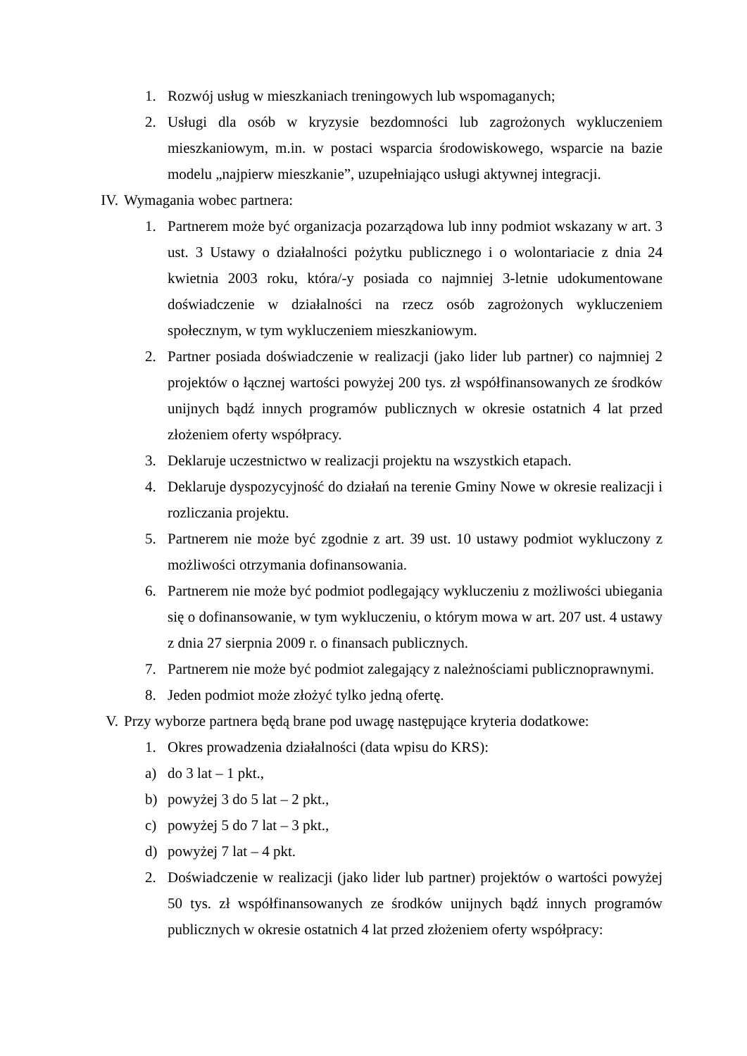1. Rozwój usług w mieszkaniach treningowych lub wspomaganych;
2. Usługi dla osób w kryzysie bezdomności lub zagrożonych wykluczeniem mieszkaniowym, m.in. w postaci wsparcia środowiskowego, wsparcie na bazie modelu „najpierw mieszkanie”, uzupełniająco usługi aktywnej integracji.
IV. Wymagania wobec partnera:
1. Partnerem może być organizacja pozarządowa lub inny podmiot wskazany w art. 3 ust. 3 Ustawy o działalności pożytku publicznego i o wolontariacie z dnia 24 kwietnia 2003 roku, która/-y posiada co najmniej 3-letnie udokumentowane doświadczenie w działalności na rzecz osób zagrożonych wykluczeniem społecznym, w tym wykluczeniem mieszkaniowym.
2. Partner posiada doświadczenie w realizacji (jako lider lub partner) co najmniej 2 projektów o łącznej wartości powyżej 200 tys. zł współfinansowanych ze środków unijnych bądź innych programów publicznych w okresie ostatnich 4 lat przed złożeniem oferty współpracy.
3. Deklaruje uczestnictwo w realizacji projektu na wszystkich etapach.
4. Deklaruje dyspozycyjność do działań na terenie Gminy Nowe w okresie realizacji i rozliczania projektu.
5. Partnerem nie może być zgodnie z art. 39 ust. 10 ustawy podmiot wykluczony z możliwości otrzymania dofinansowania.
6. Partnerem nie może być podmiot podlegający wykluczeniu z możliwości ubiegania się o dofinansowanie, w tym wykluczeniu, o którym mowa w art. 207 ust. 4 ustawy z dnia 27 sierpnia 2009 r. o finansach publicznych.
7. Partnerem nie może być podmiot zalegający z należnościami publicznoprawnymi.
8. Jeden podmiot może złożyć tylko jedną ofertę.
V. Przy wyborze partnera będą brane pod uwagę następujące kryteria dodatkowe:
1. Okres prowadzenia działalności (data wpisu do KRS):
a) do 3 lat – 1 pkt.,
b) powyżej 3 do 5 lat – 2 pkt.,
c) powyżej 5 do 7 lat – 3 pkt.,
d) powyżej 7 lat – 4 pkt.
2. Doświadczenie w realizacji (jako lider lub partner) projektów o wartości powyżej 50 tys. zł współfinansowanych ze środków unijnych bądź innych programów publicznych w okresie ostatnich 4 lat przed złożeniem oferty współpracy: